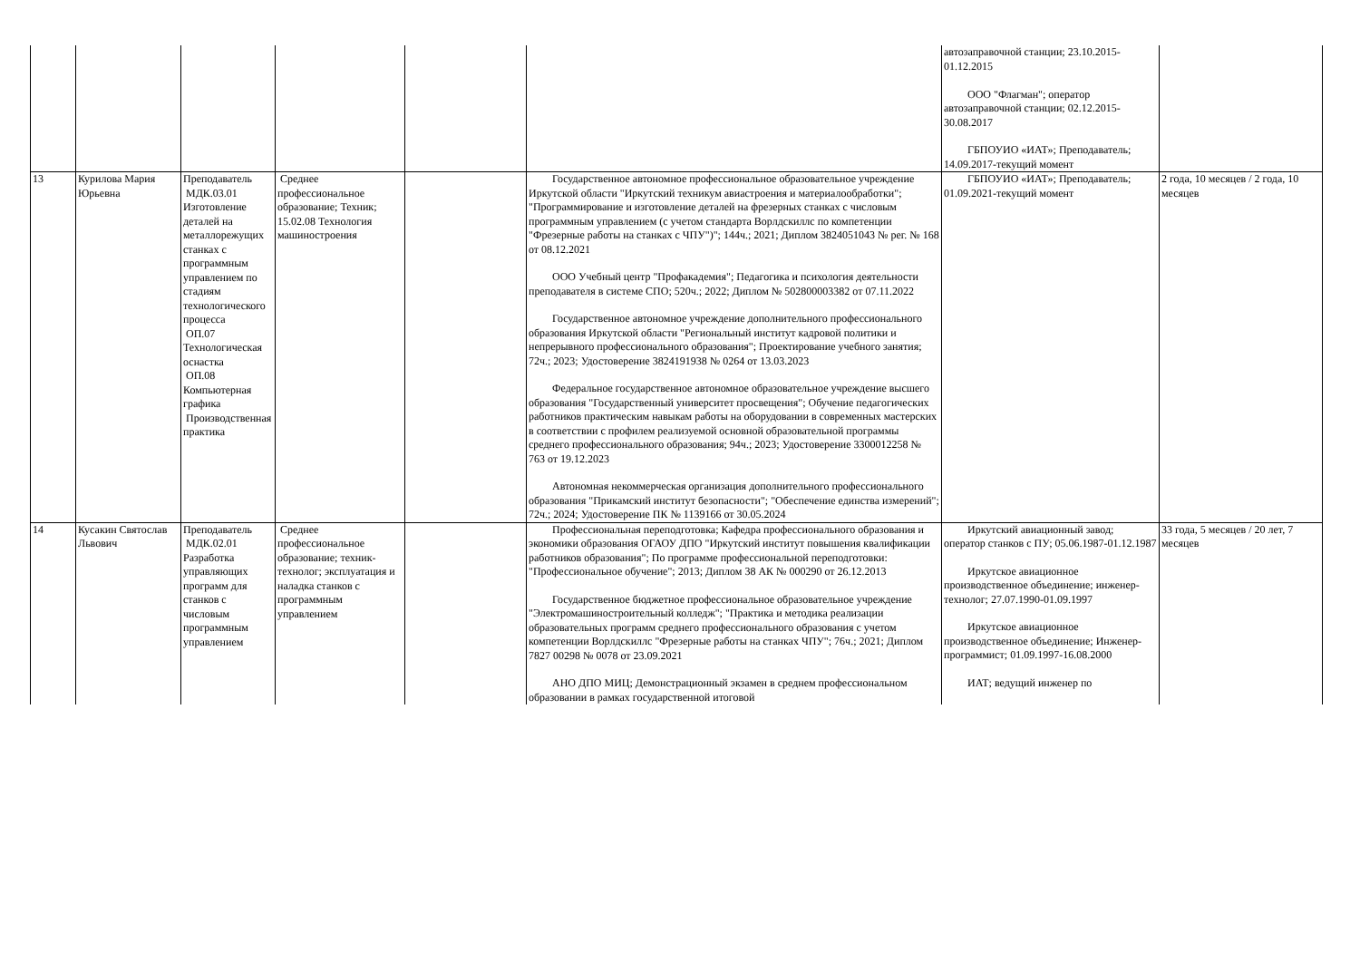| | | | | | | автозаправочной станции; 23.10.2015-01.12.2015 ООО "Флагман"; оператор автозаправочной станции; 02.12.2015-30.08.2017 ГБПОУИО «ИАТ»; Преподаватель; 14.09.2017-текущий момент | |
| 13 | Курилова Мария Юрьевна | Преподаватель МДК.03.01 Изготовление деталей на металлорежущих станках с программным управлением по стадиям технологического процесса ОП.07 Технологическая оснастка ОП.08 Компьютерная графика Производственная практика | Среднее профессиональное образование; Техник; 15.02.08 Технология машиностроения | | Государственное автономное профессиональное образовательное учреждение Иркутской области "Иркутский техникум авиастроения и материалообработки"; "Программирование и изготовление деталей на фрезерных станках с числовым программным управлением (с учетом стандарта Ворлдскиллс по компетенции "Фрезерные работы на станках с ЧПУ")"; 144ч.; 2021; Диплом 3824051043 № рег. № 168 от 08.12.2021 ООО Учебный центр "Профакадемия"; Педагогика и психология деятельности преподавателя в системе СПО; 520ч.; 2022; Диплом № 502800003382 от 07.11.2022 Государственное автономное учреждение дополнительного профессионального образования Иркутской области "Региональный институт кадровой политики и непрерывного профессионального образования"; Проектирование учебного занятия; 72ч.; 2023; Удостоверение 3824191938 № 0264 от 13.03.2023 Федеральное государственное автономное образовательное учреждение высшего образования "Государственный университет просвещения"; Обучение педагогических работников практическим навыкам работы на оборудовании в современных мастерских в соответствии с профилем реализуемой основной образовательной программы среднего профессионального образования; 94ч.; 2023; Удостоверение 3300012258 № 763 от 19.12.2023 Автономная некоммерческая организация дополнительного профессионального образования "Прикамский институт безопасности"; "Обеспечение единства измерений"; 72ч.; 2024; Удостоверение ПК № 1139166 от 30.05.2024 | ГБПОУИО «ИАТ»; Преподаватель; 01.09.2021-текущий момент | 2 года, 10 месяцев / 2 года, 10 месяцев |
| 14 | Кусакин Святослав Львович | Преподаватель МДК.02.01 Разработка управляющих программ для станков с числовым программным управлением | Среднее профессиональное образование; техник-технолог; эксплуатация и наладка станков с программным управлением | | Профессиональная переподготовка; Кафедра профессионального образования и экономики образования ОГАОУ ДПО "Иркутский институт повышения квалификации работников образования"; По программе профессиональной переподготовки: "Профессиональное обучение"; 2013; Диплом 38 АК № 000290 от 26.12.2013 Государственное бюджетное профессиональное образовательное учреждение "Электромашиностроительный колледж"; "Практика и методика реализации образовательных программ среднего профессионального образования с учетом компетенции Ворлдскиллс "Фрезерные работы на станках ЧПУ"; 76ч.; 2021; Диплом 7827 00298 № 0078 от 23.09.2021 АНО ДПО МИЦ; Демонстрационный экзамен в среднем профессиональном образовании в рамках государственной итоговой | Иркутский авиационный завод; оператор станков с ПУ; 05.06.1987-01.12.1987 Иркутское авиационное производственное объединение; инженер-технолог; 27.07.1990-01.09.1997 Иркутское авиационное производственное объединение; Инженер-программист; 01.09.1997-16.08.2000 ИАТ; ведущий инженер по | 33 года, 5 месяцев / 20 лет, 7 месяцев |